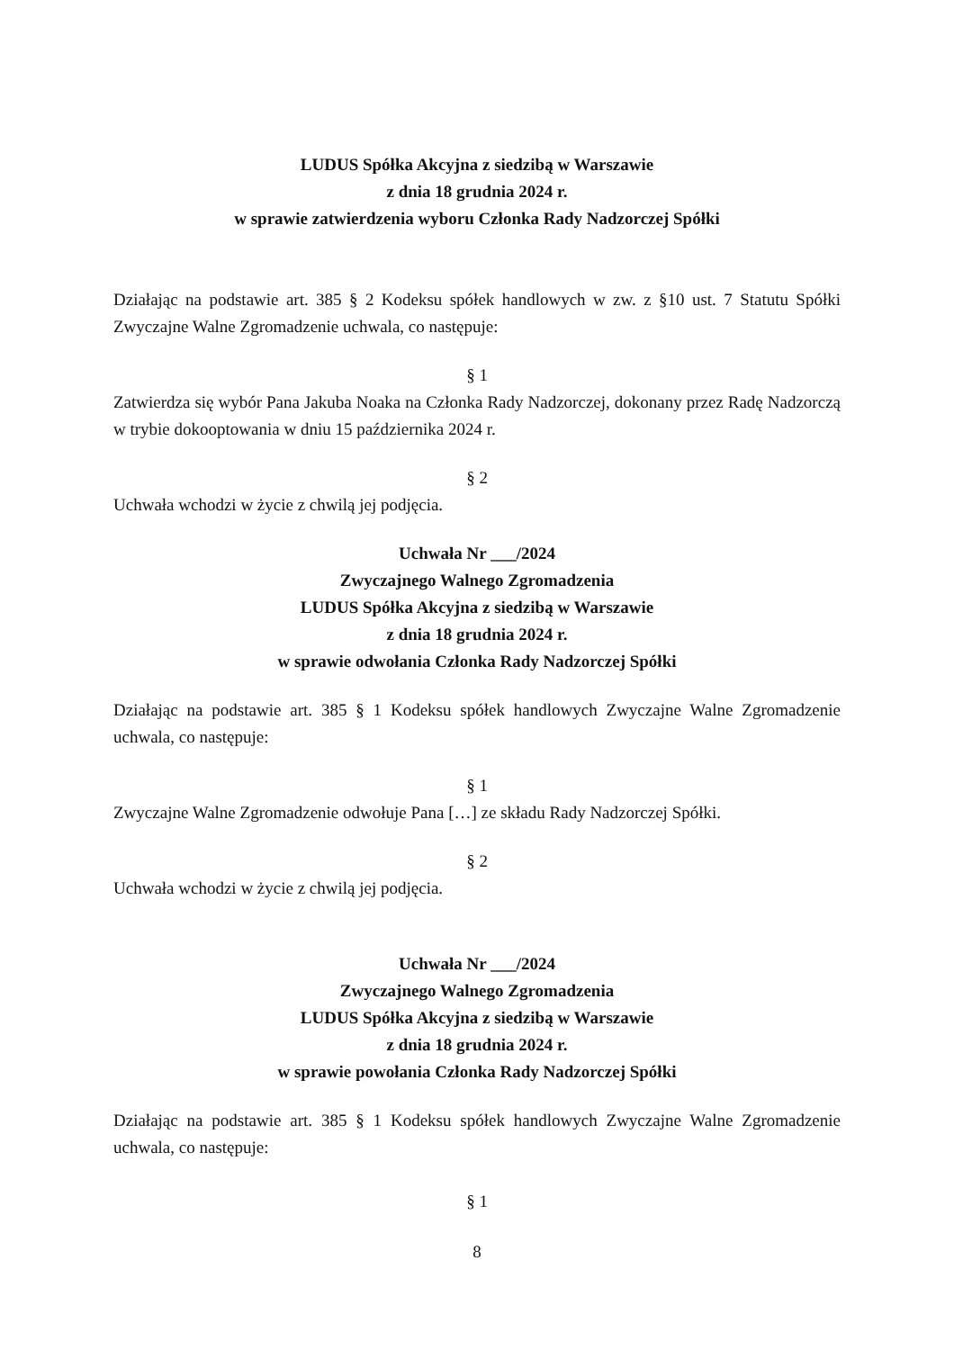LUDUS Spółka Akcyjna z siedzibą w Warszawie
z dnia 18 grudnia 2024 r.
w sprawie zatwierdzenia wyboru Członka Rady Nadzorczej Spółki
Działając na podstawie art. 385 § 2 Kodeksu spółek handlowych w zw. z §10 ust. 7 Statutu Spółki Zwyczajne Walne Zgromadzenie uchwala, co następuje:
§ 1
Zatwierdza się wybór Pana Jakuba Noaka na Członka Rady Nadzorczej, dokonany przez Radę Nadzorczą w trybie dokooptowania w dniu 15 października 2024 r.
§ 2
Uchwała wchodzi w życie z chwilą jej podjęcia.
Uchwała Nr ___/2024
Zwyczajnego Walnego Zgromadzenia
LUDUS Spółka Akcyjna z siedzibą w Warszawie
z dnia 18 grudnia 2024 r.
w sprawie odwołania Członka Rady Nadzorczej Spółki
Działając na podstawie art. 385 § 1 Kodeksu spółek handlowych Zwyczajne Walne Zgromadzenie uchwala, co następuje:
§ 1
Zwyczajne Walne Zgromadzenie odwołuje Pana […] ze składu Rady Nadzorczej Spółki.
§ 2
Uchwała wchodzi w życie z chwilą jej podjęcia.
Uchwała Nr ___/2024
Zwyczajnego Walnego Zgromadzenia
LUDUS Spółka Akcyjna z siedzibą w Warszawie
z dnia 18 grudnia 2024 r.
w sprawie powołania Członka Rady Nadzorczej Spółki
Działając na podstawie art. 385 § 1 Kodeksu spółek handlowych Zwyczajne Walne Zgromadzenie uchwala, co następuje:
§ 1
8